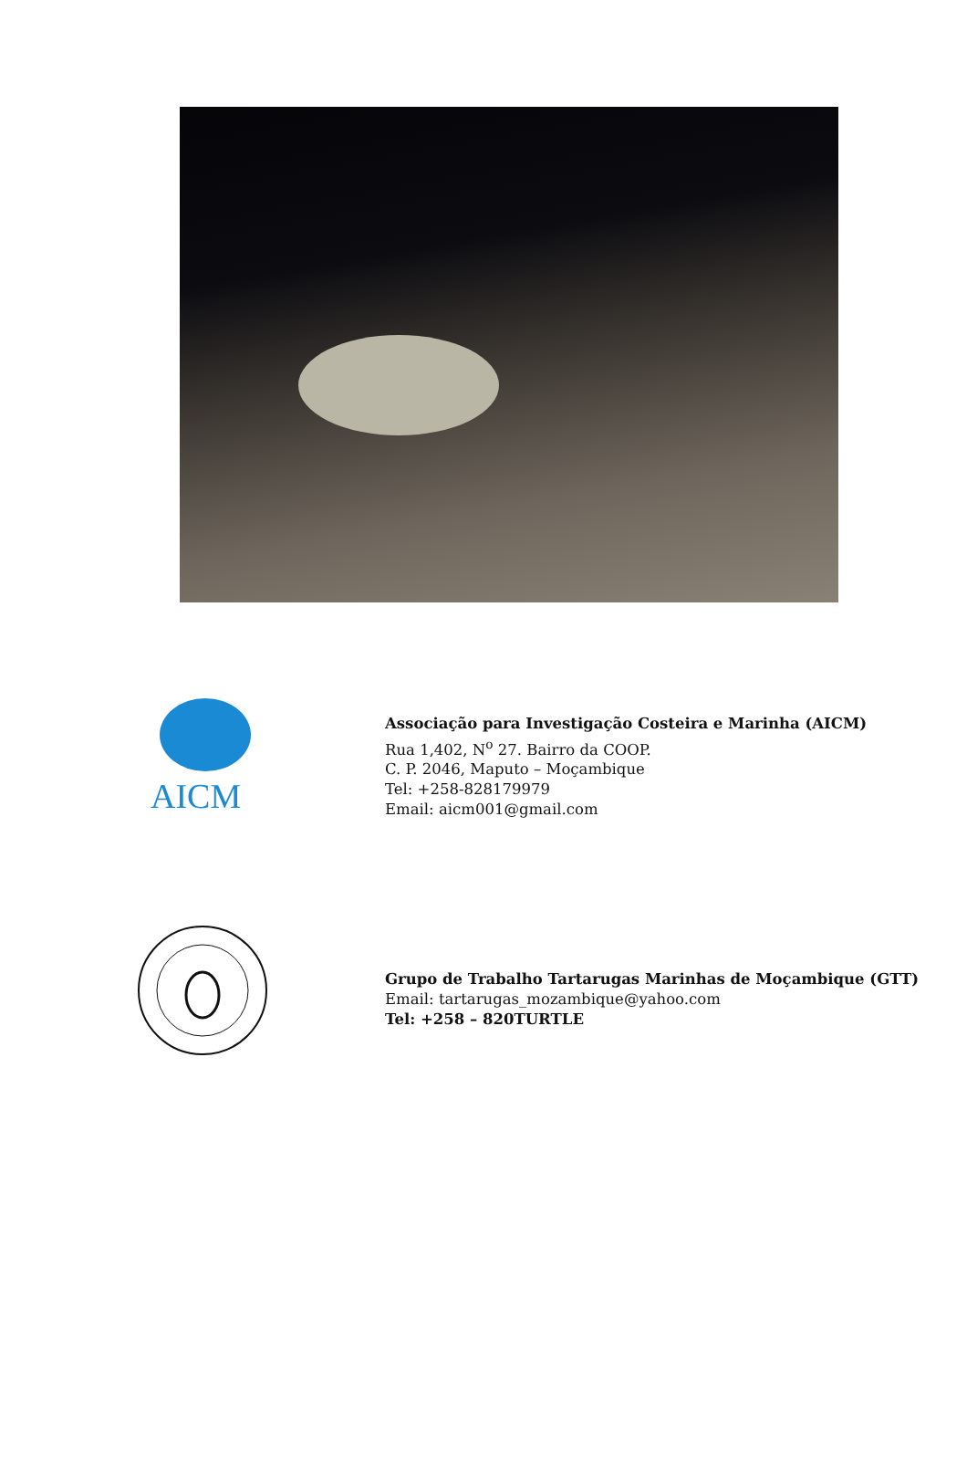AICM
Associação para Investigação Costeira e Marinha (AICM)
Rua 1,402, N<sup>o</sup> 27. Bairro da COOP.
C. P. 2046, Maputo – Moçambique
Tel: +258-828179979
Email: aicm001@gmail.com
Grupo de Trabalho Tartarugas Marinhas de Moçambique (GTT)
Email: tartarugas_mozambique@yahoo.com
Tel: +258 – 820TURTLE